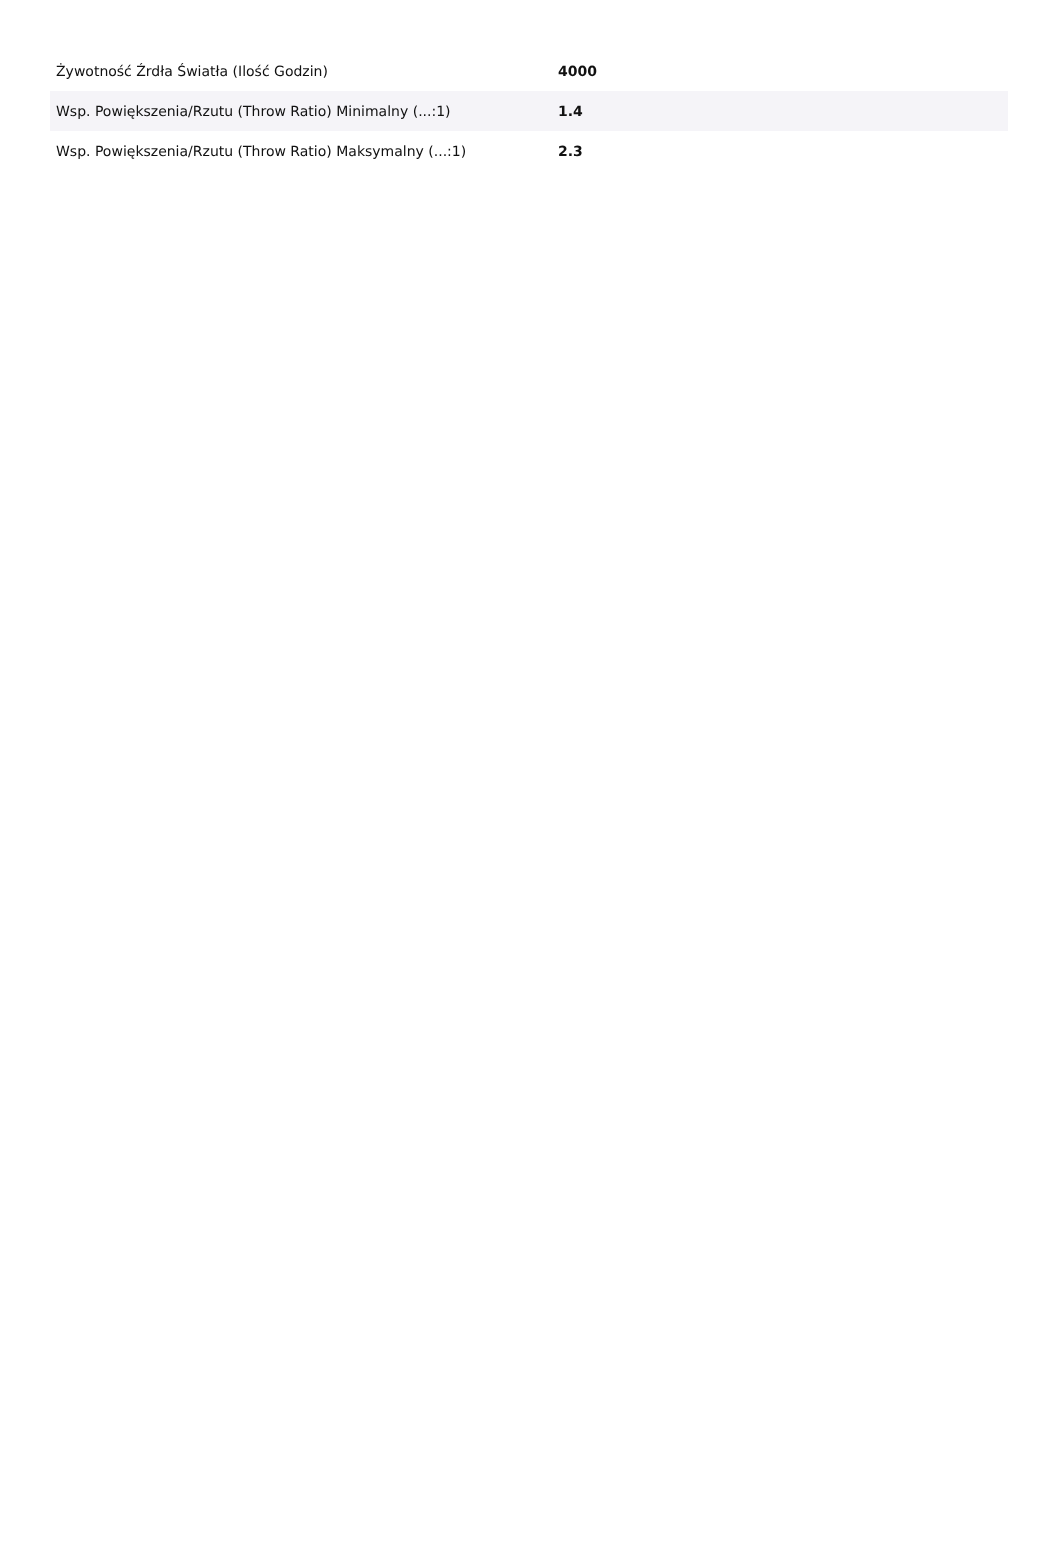| Żywotność Źrdła Światła (Ilość Godzin) | 4000 |
| Wsp. Powiększenia/Rzutu (Throw Ratio) Minimalny (...:1) | 1.4 |
| Wsp. Powiększenia/Rzutu (Throw Ratio) Maksymalny (...:1) | 2.3 |